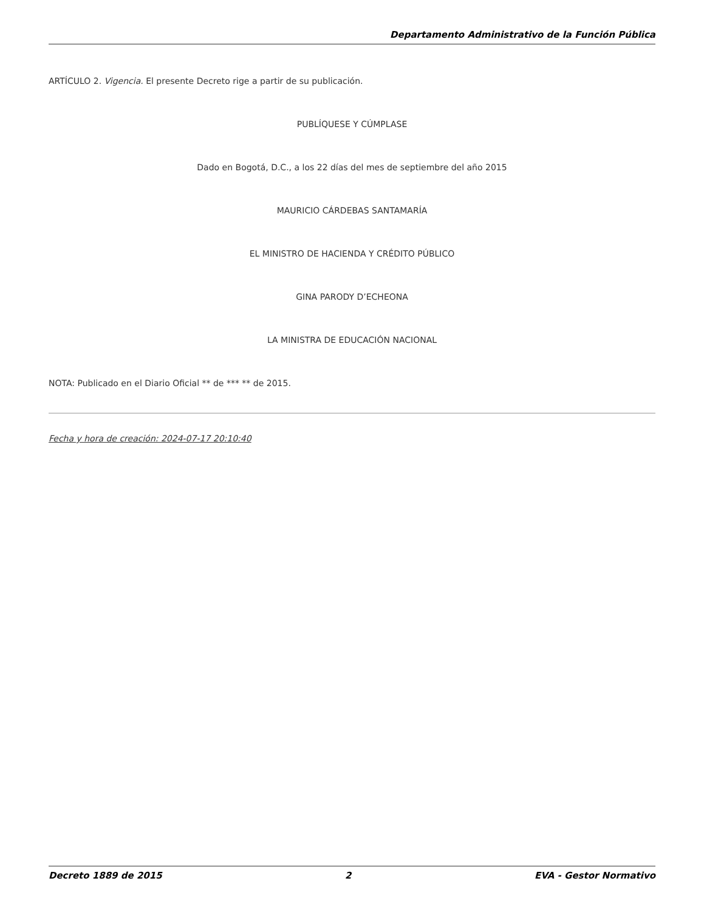Departamento Administrativo de la Función Pública
ARTÍCULO 2. Vigencia. El presente Decreto rige a partir de su publicación.
PUBLÍQUESE Y CÚMPLASE
Dado en Bogotá, D.C., a los 22 días del mes de septiembre del año 2015
MAURICIO CÁRDEBAS SANTAMARÍA
EL MINISTRO DE HACIENDA Y CRÉDITO PÚBLICO
GINA PARODY D’ECHEONA
LA MINISTRA DE EDUCACIÓN NACIONAL
NOTA: Publicado en el Diario Oficial ** de *** ** de 2015.
Fecha y hora de creación: 2024-07-17 20:10:40
Decreto 1889 de 2015 2 EVA - Gestor Normativo